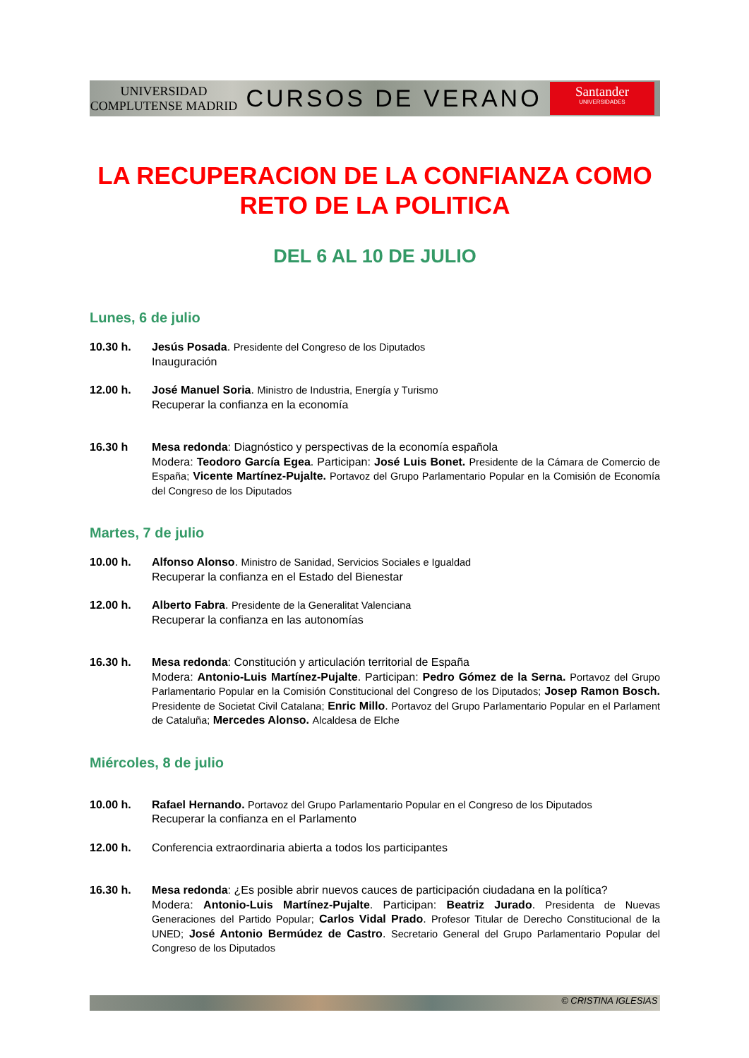UNIVERSIDAD COMPLUTENSE MADRID
CURSOS DE VERANO
Santander
UNIVERSIDADES
LA RECUPERACION DE LA CONFIANZA COMO RETO DE LA POLITICA
DEL 6 AL 10 DE JULIO
Lunes, 6 de julio
10.30 h. Jesús Posada. Presidente del Congreso de los Diputados
Inauguración
12.00 h. José Manuel Soria. Ministro de Industria, Energía y Turismo
Recuperar la confianza en la economía
16.30 h Mesa redonda: Diagnóstico y perspectivas de la economía española
Modera: Teodoro García Egea. Participan: José Luis Bonet. Presidente de la Cámara de Comercio de España; Vicente Martínez-Pujalte. Portavoz del Grupo Parlamentario Popular en la Comisión de Economía del Congreso de los Diputados
Martes, 7 de julio
10.00 h. Alfonso Alonso. Ministro de Sanidad, Servicios Sociales e Igualdad
Recuperar la confianza en el Estado del Bienestar
12.00 h. Alberto Fabra. Presidente de la Generalitat Valenciana
Recuperar la confianza en las autonomías
16.30 h. Mesa redonda: Constitución y articulación territorial de España
Modera: Antonio-Luis Martínez-Pujalte. Participan: Pedro Gómez de la Serna. Portavoz del Grupo Parlamentario Popular en la Comisión Constitucional del Congreso de los Diputados; Josep Ramon Bosch. Presidente de Societat Civil Catalana; Enric Millo. Portavoz del Grupo Parlamentario Popular en el Parlament de Cataluña; Mercedes Alonso. Alcaldesa de Elche
Miércoles, 8 de julio
10.00 h. Rafael Hernando. Portavoz del Grupo Parlamentario Popular en el Congreso de los Diputados
Recuperar la confianza en el Parlamento
12.00 h. Conferencia extraordinaria abierta a todos los participantes
16.30 h. Mesa redonda: ¿Es posible abrir nuevos cauces de participación ciudadana en la política?
Modera: Antonio-Luis Martínez-Pujalte. Participan: Beatriz Jurado. Presidenta de Nuevas Generaciones del Partido Popular; Carlos Vidal Prado. Profesor Titular de Derecho Constitucional de la UNED; José Antonio Bermúdez de Castro. Secretario General del Grupo Parlamentario Popular del Congreso de los Diputados
© CRISTINA IGLESIAS